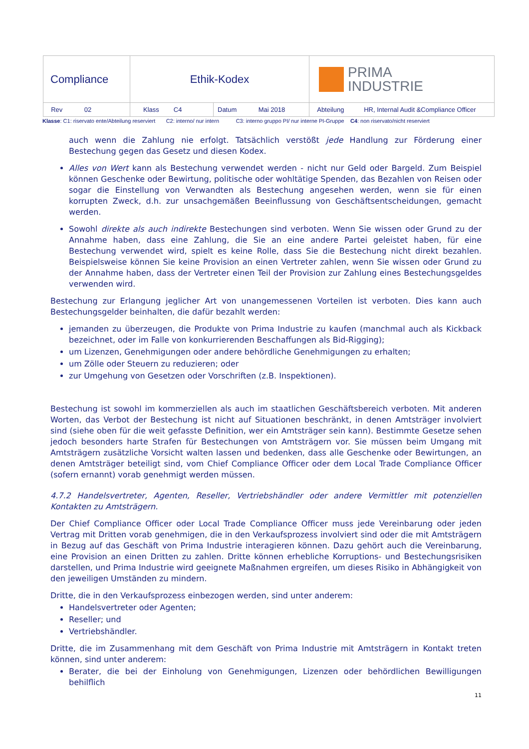| Compliance | Ethik-Kodex | | PRIMA INDUSTRIE |
| Rev 02 | Klass C4 | Datum Mai 2018 | Abteilung HR, Internal Audit &Compliance Officer |
Klasse: C1: riservato ente/Abteilung reserviert C2: interno/ nur intern C3: interno gruppo PI/ nur interne PI-Gruppe C4: non riservato/nicht reserviert
auch wenn die Zahlung nie erfolgt. Tatsächlich verstößt jede Handlung zur Förderung einer Bestechung gegen das Gesetz und diesen Kodex.
Alles von Wert kann als Bestechung verwendet werden - nicht nur Geld oder Bargeld. Zum Beispiel können Geschenke oder Bewirtung, politische oder wohltätige Spenden, das Bezahlen von Reisen oder sogar die Einstellung von Verwandten als Bestechung angesehen werden, wenn sie für einen korrupten Zweck, d.h. zur unsachgemäßen Beeinflussung von Geschäftsentscheidungen, gemacht werden.
Sowohl direkte als auch indirekte Bestechungen sind verboten. Wenn Sie wissen oder Grund zu der Annahme haben, dass eine Zahlung, die Sie an eine andere Partei geleistet haben, für eine Bestechung verwendet wird, spielt es keine Rolle, dass Sie die Bestechung nicht direkt bezahlen. Beispielsweise können Sie keine Provision an einen Vertreter zahlen, wenn Sie wissen oder Grund zu der Annahme haben, dass der Vertreter einen Teil der Provision zur Zahlung eines Bestechungsgeldes verwenden wird.
Bestechung zur Erlangung jeglicher Art von unangemessenen Vorteilen ist verboten. Dies kann auch Bestechungsgelder beinhalten, die dafür bezahlt werden:
jemanden zu überzeugen, die Produkte von Prima Industrie zu kaufen (manchmal auch als Kickback bezeichnet, oder im Falle von konkurrierenden Beschaffungen als Bid-Rigging);
um Lizenzen, Genehmigungen oder andere behördliche Genehmigungen zu erhalten;
um Zölle oder Steuern zu reduzieren; oder
zur Umgehung von Gesetzen oder Vorschriften (z.B. Inspektionen).
Bestechung ist sowohl im kommerziellen als auch im staatlichen Geschäftsbereich verboten. Mit anderen Worten, das Verbot der Bestechung ist nicht auf Situationen beschränkt, in denen Amtsträger involviert sind (siehe oben für die weit gefasste Definition, wer ein Amtsträger sein kann). Bestimmte Gesetze sehen jedoch besonders harte Strafen für Bestechungen von Amtsträgern vor. Sie müssen beim Umgang mit Amtsträgern zusätzliche Vorsicht walten lassen und bedenken, dass alle Geschenke oder Bewirtungen, an denen Amtsträger beteiligt sind, vom Chief Compliance Officer oder dem Local Trade Compliance Officer (sofern ernannt) vorab genehmigt werden müssen.
4.7.2 Handelsvertreter, Agenten, Reseller, Vertriebshändler oder andere Vermittler mit potenziellen Kontakten zu Amtsträgern.
Der Chief Compliance Officer oder Local Trade Compliance Officer muss jede Vereinbarung oder jeden Vertrag mit Dritten vorab genehmigen, die in den Verkaufsprozess involviert sind oder die mit Amtsträgern in Bezug auf das Geschäft von Prima Industrie interagieren können. Dazu gehört auch die Vereinbarung, eine Provision an einen Dritten zu zahlen. Dritte können erhebliche Korruptions- und Bestechungsrisiken darstellen, und Prima Industrie wird geeignete Maßnahmen ergreifen, um dieses Risiko in Abhängigkeit von den jeweiligen Umständen zu mindern.
Dritte, die in den Verkaufsprozess einbezogen werden, sind unter anderem:
Handelsvertreter oder Agenten;
Reseller; und
Vertriebshändler.
Dritte, die im Zusammenhang mit dem Geschäft von Prima Industrie mit Amtsträgern in Kontakt treten können, sind unter anderem:
Berater, die bei der Einholung von Genehmigungen, Lizenzen oder behördlichen Bewilligungen behilflich
11